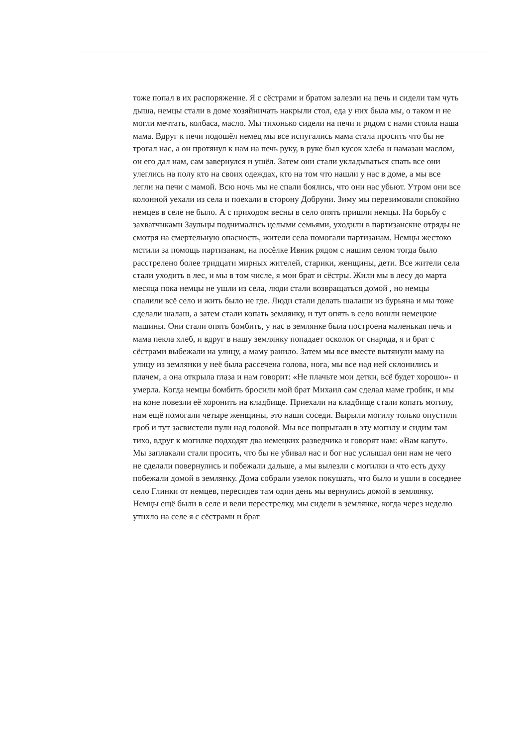тоже попал в их распоряжение. Я с сёстрами и братом залезли на печь и сидели там чуть дыша, немцы стали в доме хозяйничать накрыли стол, еда у них была мы, о таком и не могли мечтать, колбаса, масло. Мы тихонько сидели на печи и рядом с нами стояла наша мама. Вдруг к печи подошёл немец мы все испугались мама стала просить что бы не трогал нас, а он протянул к нам на печь руку, в руке был кусок хлеба и намазан маслом, он его дал нам, сам завернулся и ушёл. Затем они стали укладываться спать все они улеглись на полу кто на своих одеждах, кто на том что нашли у нас в доме, а мы все легли на печи с мамой. Всю ночь мы не спали боялись, что они нас убьют. Утром они все колонной уехали из села и поехали в сторону Добруни. Зиму мы перезимовали спокойно немцев в селе не было. А с приходом весны в село опять пришли немцы. На борьбу с захватчиками Заульцы поднимались целыми семьями, уходили в партизанские отряды не смотря на смертельную опасность, жители села помогали партизанам. Немцы жестоко мстили за помощь партизанам, на посёлке Ивник рядом с нашим селом тогда было расстрелено более тридцати мирных жителей, старики, женщины, дети. Все жители села стали уходить в лес, и мы в том числе, я мои брат и сёстры. Жили мы в лесу до марта месяца пока немцы не ушли из села, люди стали возвращаться домой , но немцы спалили всё село и жить было не где. Люди стали делать шалаши из бурьяна и мы тоже сделали шалаш, а затем стали копать землянку, и тут опять в село вошли немецкие машины. Они стали опять бомбить, у нас в землянке была построена маленькая печь и мама пекла хлеб, и вдруг в нашу землянку попадает осколок от снаряда, я и брат с сёстрами выбежали на улицу, а маму ранило. Затем мы все вместе вытянули маму на улицу из землянки у неё была рассечена голова, нога, мы все над ней склонились и плачем, а она открыла глаза и нам говорит: «Не плачьте мои детки, всё будет хорошо»- и умерла. Когда немцы бомбить бросили мой брат Михаил сам сделал маме гробик, и мы на коне повезли её хоронить на кладбище. Приехали на кладбище стали копать могилу, нам ещё помогали четыре женщины, это наши соседи. Вырыли могилу только опустили гроб и тут засвистели пули над головой. Мы все попрыгали в эту могилу и сидим там тихо, вдруг к могилке подходят два немецких разведчика и говорят нам: «Вам капут». Мы заплакали стали просить, что бы не убивал нас и бог нас услышал они нам не чего не сделали повернулись и побежали дальше, а мы вылезли с могилки и что есть духу побежали домой в землянку. Дома собрали узелок покушать, что было и ушли в соседнее село Глинки от немцев, пересидев там один день мы вернулись домой в землянку. Немцы ещё были в селе и вели перестрелку, мы сидели в землянке, когда через неделю утихло на селе я с сёстрами и брат